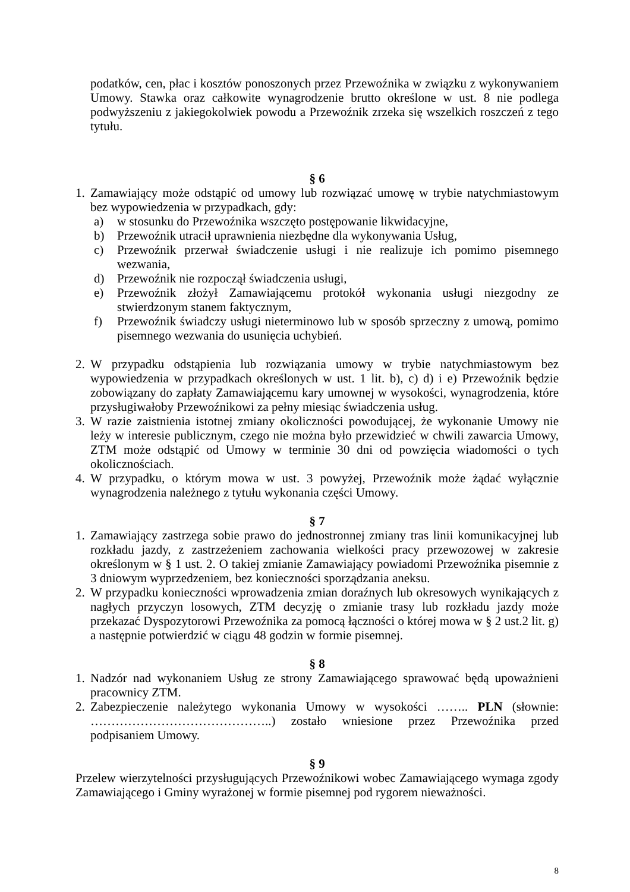podatków, cen, płac i kosztów ponoszonych przez Przewoźnika w związku z wykonywaniem Umowy. Stawka oraz całkowite wynagrodzenie brutto określone w ust. 8 nie podlega podwyższeniu z jakiegokolwiek powodu a Przewoźnik zrzeka się wszelkich roszczeń z tego tytułu.
§ 6
1.
Zamawiający może odstąpić od umowy lub rozwiązać umowę w trybie natychmiastowym bez wypowiedzenia w przypadkach, gdy:
a) w stosunku do Przewoźnika wszczęto postępowanie likwidacyjne,
b) Przewoźnik utracił uprawnienia niezbędne dla wykonywania Usług,
c) Przewoźnik przerwał świadczenie usługi i nie realizuje ich pomimo pisemnego wezwania,
d) Przewoźnik nie rozpoczął świadczenia usługi,
e) Przewoźnik złożył Zamawiającemu protokół wykonania usługi niezgodny ze stwierdzonym stanem faktycznym,
f) Przewoźnik świadczy usługi nieterminowo lub w sposób sprzeczny z umową, pomimo pisemnego wezwania do usunięcia uchybień.
2.
W przypadku odstąpienia lub rozwiązania umowy w trybie natychmiastowym bez wypowiedzenia w przypadkach określonych w ust. 1 lit. b), c) d) i e) Przewoźnik będzie zobowiązany do zapłaty Zamawiającemu kary umownej w wysokości, wynagrodzenia, które przysługiwałoby Przewoźnikowi za pełny miesiąc świadczenia usług.
3.
W razie zaistnienia istotnej zmiany okoliczności powodującej, że wykonanie Umowy nie leży w interesie publicznym, czego nie można było przewidzieć w chwili zawarcia Umowy, ZTM może odstąpić od Umowy w terminie 30 dni od powzięcia wiadomości o tych okolicznościach.
4.
W przypadku, o którym mowa w ust. 3 powyżej, Przewoźnik może żądać wyłącznie wynagrodzenia należnego z tytułu wykonania części Umowy.
§ 7
1.
Zamawiający zastrzega sobie prawo do jednostronnej zmiany tras linii komunikacyjnej lub rozkładu jazdy, z zastrzeżeniem zachowania wielkości pracy przewozowej w zakresie określonym w § 1 ust. 2. O takiej zmianie Zamawiający powiadomi Przewoźnika pisemnie z 3 dniowym wyprzedzeniem, bez konieczności sporządzania aneksu.
2.
W przypadku konieczności wprowadzenia zmian doraźnych lub okresowych wynikających z nagłych przyczyn losowych, ZTM decyzję o zmianie trasy lub rozkładu jazdy może przekazać Dyspozytorowi Przewoźnika za pomocą łączności o której mowa w § 2 ust.2 lit. g) a następnie potwierdzić w ciągu 48 godzin w formie pisemnej.
§ 8
1.
Nadzór nad wykonaniem Usług ze strony Zamawiającego sprawować będą upoważnieni pracownicy ZTM.
2.
Zabezpieczenie należytego wykonania Umowy w wysokości …….. PLN (słownie: ……………………………………..) zostało wniesione przez Przewoźnika przed podpisaniem Umowy.
§ 9
Przelew wierzytelności przysługujących Przewoźnikowi wobec Zamawiającego wymaga zgody Zamawiającego i Gminy wyrażonej w formie pisemnej pod rygorem nieważności.
8